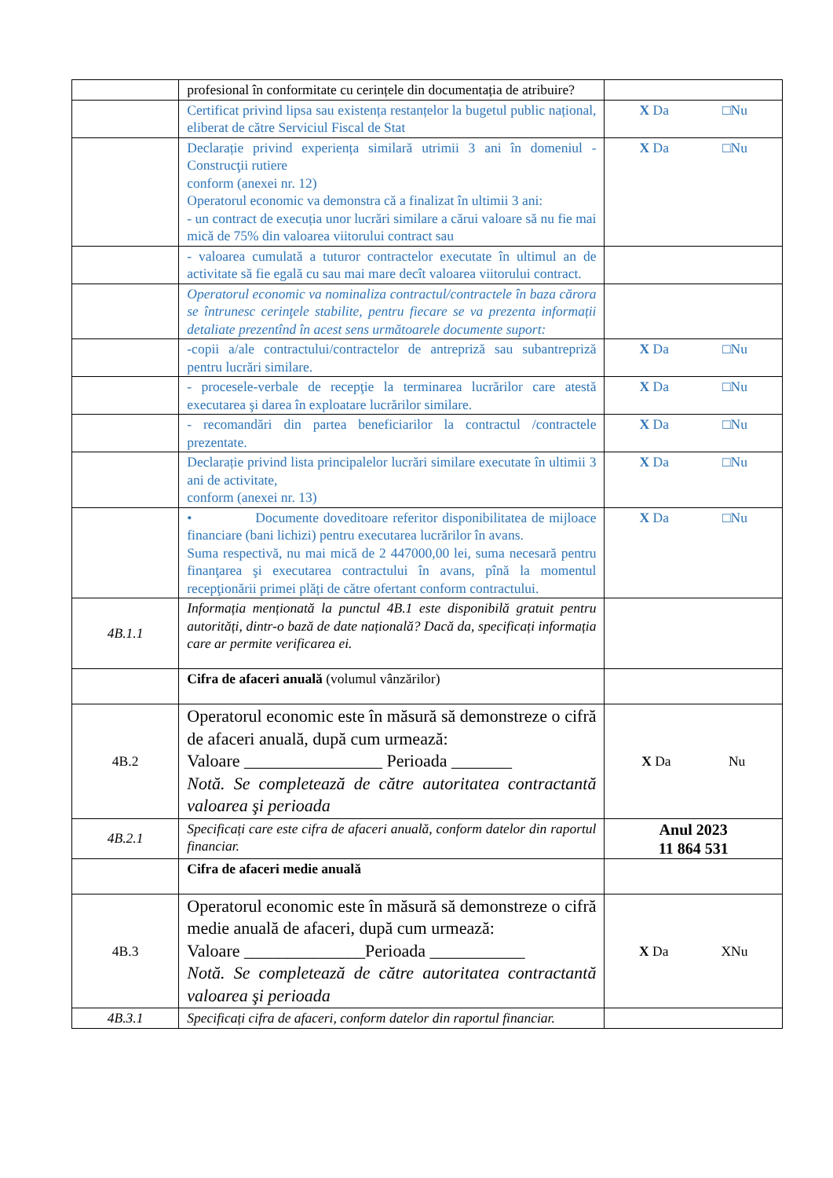| | profesional în conformitate cu cerințele din documentația de atribuire? | |
| | Certificat privind lipsa sau existența restanțelor la bugetul public național, eliberat de către Serviciul Fiscal de Stat | X Da □Nu |
| | Declarație privind experiența similară utrimii 3 ani în domeniul - Construcţii rutiere conform (anexei nr. 12) Operatorul economic va demonstra că a finalizat în ultimii 3 ani: - un contract de execuția unor lucrări similare a cărui valoare să nu fie mai mică de 75% din valoarea viitorului contract sau | X Da □Nu |
| | - valoarea cumulată a tuturor contractelor executate în ultimul an de activitate să fie egală cu sau mai mare decît valoarea viitorului contract. | |
| | Operatorul economic va nominaliza contractul/contractele în baza cărora se întrunesc cerinţele stabilite, pentru fiecare se va prezenta informații detaliate prezentînd în acest sens următoarele documente suport: | |
| | -copii a/ale contractului/contractelor de antrepriză sau subantrepriză pentru lucrări similare. | X Da □Nu |
| | - procesele-verbale de recepţie la terminarea lucrărilor care atestă executarea şi darea în exploatare lucrărilor similare. | X Da □Nu |
| | - recomandări din partea beneficiarilor la contractul /contractele prezentate. | X Da □Nu |
| | Declarație privind lista principalelor lucrări similare executate în ultimii 3 ani de activitate, conform (anexei nr. 13) | X Da □Nu |
| | • Documente doveditoare referitor disponibilitatea de mijloace financiare (bani lichizi) pentru executarea lucrărilor în avans. Suma respectivă, nu mai mică de 2 447000,00 lei, suma necesară pentru finanţarea şi executarea contractului în avans, pînă la momentul recepţionării primei plăți de către ofertant conform contractului. | X Da □Nu |
| 4B.1.1 | Informația menționată la punctul 4B.1 este disponibilă gratuit pentru autorități, dintr-o bază de date națională? Dacă da, specificați informația care ar permite verificarea ei. | |
| | Cifra de afaceri anuală (volumul vânzărilor) | |
| 4B.2 | Operatorul economic este în măsură să demonstreze o cifră de afaceri anuală, după cum urmează: Valoare ________________ Perioada _______ Notă. Se completează de către autoritatea contractantă valoarea şi perioada | X Da Nu |
| 4B.2.1 | Specificați care este cifra de afaceri anuală, conform datelor din raportul financiar. | Anul 2023 11 864 531 |
| | Cifra de afaceri medie anuală | |
| 4B.3 | Operatorul economic este în măsură să demonstreze o cifră medie anuală de afaceri, după cum urmează: Valoare ______________Perioada ___________ Notă. Se completează de către autoritatea contractantă valoarea şi perioada | X Da XNu |
| 4B.3.1 | Specificați cifra de afaceri, conform datelor din raportul financiar. | |